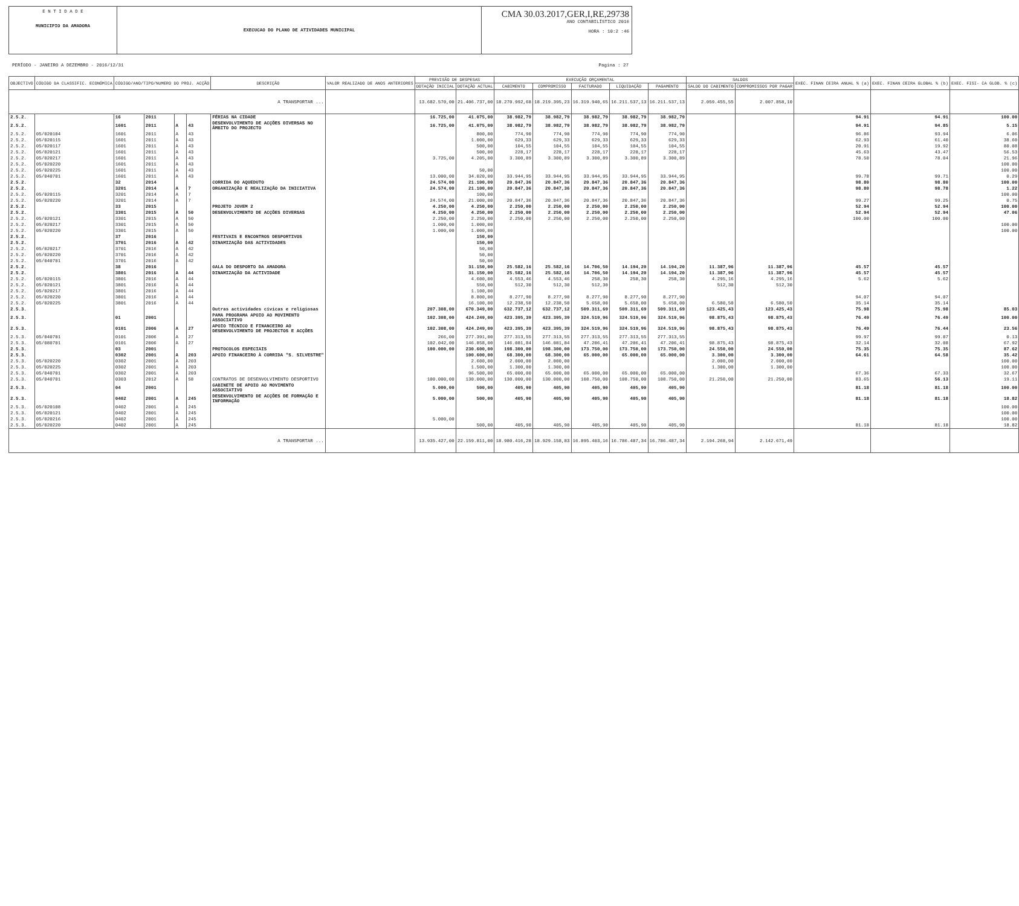E N T I D A D E
MUNICIPIO DA AMADORA
EXECUCAO DO PLANO DE ATIVIDADES MUNICIPAL
CMA 30.03.2017,GER,I,RE,29738
ANO CONTABILÍSTICO 2016
HORA : 10:2 :46
PERÍODO - JANEIRO A DEZEMBRO - 2016/12/31 Pagina : 27
| OBJECTIVO | CÓDIGO DA CLASSIFIC. ECONÓMICA | CÓDIGO/ANO/TIPO/NUMERO DO PROJ. ACÇÃO | | | | DESCRIÇÃO | VALOR REALIZADO DE ANOS ANTERIORES | PREVISÃO DE DESPESAS | | EXECUÇÃO ORÇAMENTAL | | | | | SALDOS | | EXEC. FINAN CEIRA ANUAL % (a) | EXEC. FINAN CEIRA GLOBAL % (b) | EXEC. FISI- CA GLOB. % (c) |
| --- | --- | --- | --- | --- | --- | --- | --- | --- | --- | --- | --- | --- | --- | --- | --- | --- | --- | --- | --- |
| | | | | | | | | DOTAÇÃO INICIAL | DOTAÇÃO ACTUAL | CABIMENTO | COMPROMISSO | FACTURADO | LIQUIDAÇÃO | PAGAMENTO | SALDO DO CABIMENTO | COMPROMISSOS POR PAGAR | | | |
| A TRANSPORTAR ... | | | | | | | | 13.682.570,00 | 21.406.737,00 | 18.270.992,68 | 18.219.395,23 | 16.319.940,65 | 16.211.537,13 | 16.211.537,13 | 2.059.455,55 | 2.007.858,10 | | | |
| 2.5.2. | | 16 | 2011 | | | FÉRIAS NA CIDADE | | 16.725,00 | 41.075,00 | 38.982,79 | 38.982,79 | 38.982,79 | 38.982,79 | 38.982,79 | | | 94.91 | 94.91 | 100.00 |
| 2.5.2. | | 1601 | 2011 | A | 43 | DESENVOLVIMENTO DE ACÇÕES DIVERSAS NO ÂMBITO DO PROJECTO | | 16.725,00 | 41.075,00 | 38.982,79 | 38.982,79 | 38.982,79 | 38.982,79 | 38.982,79 | | | 94.91 | 94.85 | 5.15 |
| 2.5.2. | 05/020104 | 1601 | 2011 | A | 43 | | | | 800,00 | 774,90 | 774,90 | 774,90 | 774,90 | 774,90 | | | 96.86 | 93.94 | 6.06 |
| 2.5.2. | 05/020115 | 1601 | 2011 | A | 43 | | | | 1.000,00 | 629,33 | 629,33 | 629,33 | 629,33 | 629,33 | | | 62.93 | 61.40 | 38.60 |
| 2.5.2. | 05/020117 | 1601 | 2011 | A | 43 | | | | 500,00 | 104,55 | 104,55 | 104,55 | 104,55 | 104,55 | | | 20.91 | 19.92 | 80.08 |
| 2.5.2. | 05/020121 | 1601 | 2011 | A | 43 | | | | 500,00 | 228,17 | 228,17 | 228,17 | 228,17 | 228,17 | | | 45.63 | 43.47 | 56.53 |
| 2.5.2. | 05/020217 | 1601 | 2011 | A | 43 | | | 3.725,00 | 4.205,00 | 3.300,89 | 3.300,89 | 3.300,89 | 3.300,89 | 3.300,89 | | | 78.50 | 78.04 | 21.96 |
| 2.5.2. | 05/020220 | 1601 | 2011 | A | 43 | | | | | | | | | | | | | | 100.00 |
| 2.5.2. | 05/020225 | 1601 | 2011 | A | 43 | | | | 50,00 | | | | | | | | | | 100.00 |
| 2.5.2. | 05/040701 | 1601 | 2011 | A | 43 | | | 13.000,00 | 34.020,00 | 33.944,95 | 33.944,95 | 33.944,95 | 33.944,95 | 33.944,95 | | | 99.78 | 99.71 | 0.29 |
| 2.5.2. | | 32 | 2014 | | | CORRIDA DO AQUEDUTO | | 24.574,00 | 21.100,00 | 20.847,36 | 20.847,36 | 20.847,36 | 20.847,36 | 20.847,36 | | | 98.80 | 98.80 | 100.00 |
| 2.5.2. | | 3201 | 2014 | A | 7 | ORGANIZAÇÃO E REALIZAÇÃO DA INICIATIVA | | 24.574,00 | 21.100,00 | 20.847,36 | 20.847,36 | 20.847,36 | 20.847,36 | 20.847,36 | | | 98.80 | 98.78 | 1.22 |
| 2.5.2. | 05/020115 | 3201 | 2014 | A | 7 | | | | 100,00 | | | | | | | | | | 100.00 |
| 2.5.2. | 05/020220 | 3201 | 2014 | A | 7 | | | 24.574,00 | 21.000,00 | 20.847,36 | 20.847,36 | 20.847,36 | 20.847,36 | 20.847,36 | | | 99.27 | 99.25 | 0.75 |
| 2.5.2. | | 33 | 2015 | | | PROJETO JOVEM 2 | | 4.250,00 | 4.250,00 | 2.250,00 | 2.250,00 | 2.250,00 | 2.250,00 | 2.250,00 | | | 52.94 | 52.94 | 100.00 |
| 2.5.2. | | 3301 | 2015 | A | 50 | DESENVOLVIMENTO DE ACÇÕES DIVERSAS | | 4.250,00 | 4.250,00 | 2.250,00 | 2.250,00 | 2.250,00 | 2.250,00 | 2.250,00 | | | 52.94 | 52.94 | 47.06 |
| 2.5.2. | 05/020121 | 3301 | 2015 | A | 50 | | | 2.250,00 | 2.250,00 | 2.250,00 | 2.250,00 | 2.250,00 | 2.250,00 | 2.250,00 | | | 100.00 | 100.00 | |
| 2.5.2. | 05/020217 | 3301 | 2015 | A | 50 | | | 1.000,00 | 1.000,00 | | | | | | | | | | 100.00 |
| 2.5.2. | 05/020220 | 3301 | 2015 | A | 50 | | | 1.000,00 | 1.000,00 | | | | | | | | | | 100.00 |
| 2.5.2. | | 37 | 2016 | | | FESTIVAIS E ENCONTROS DESPORTIVOS | | | 150,00 | | | | | | | | | | |
| 2.5.2. | | 3701 | 2016 | A | 42 | DINAMIZAÇÃO DAS ACTIVIDADES | | | 150,00 | | | | | | | | | | |
| 2.5.2. | 05/020217 | 3701 | 2016 | A | 42 | | | | 50,00 | | | | | | | | | | |
| 2.5.2. | 05/020220 | 3701 | 2016 | A | 42 | | | | 50,00 | | | | | | | | | | |
| 2.5.2. | 05/040701 | 3701 | 2016 | A | 42 | | | | 50,00 | | | | | | | | | | |
| 2.5.2. | | 38 | 2016 | | | GALA DO DESPORTO DA AMADORA | | | 31.150,00 | 25.582,16 | 25.582,16 | 14.706,50 | 14.194,20 | 14.194,20 | 11.387,96 | 11.387,96 | 45.57 | 45.57 | |
| 2.5.2. | | 3801 | 2016 | A | 44 | DINAMIZAÇÃO DA ACTIVIDADE | | | 31.150,00 | 25.582,16 | 25.582,16 | 14.706,50 | 14.194,20 | 14.194,20 | 11.387,96 | 11.387,96 | 45.57 | 45.57 | |
| 2.5.2. | 05/020115 | 3801 | 2016 | A | 44 | | | | 4.600,00 | 4.553,46 | 4.553,46 | 258,30 | 258,30 | 258,30 | 4.295,16 | 4.295,16 | 5.62 | 5.62 | |
| 2.5.2. | 05/020121 | 3801 | 2016 | A | 44 | | | | 550,00 | 512,30 | 512,30 | 512,30 | | | 512,30 | 512,30 | | | |
| 2.5.2. | 05/020217 | 3801 | 2016 | A | 44 | | | | 1.100,00 | | | | | | | | | | |
| 2.5.2. | 05/020220 | 3801 | 2016 | A | 44 | | | | 8.800,00 | 8.277,90 | 8.277,90 | 8.277,90 | 8.277,90 | 8.277,90 | | | 94.07 | 94.07 | |
| 2.5.2. | 05/020225 | 3801 | 2016 | A | 44 | | | | 16.100,00 | 12.238,50 | 12.238,50 | 5.658,00 | 5.658,00 | 5.658,00 | 6.580,50 | 6.580,50 | 35.14 | 35.14 | |
| 2.5.3. | | | | | | Outras actividades cívicas e religiosas | | 207.308,00 | 670.349,00 | 632.737,12 | 632.737,12 | 509.311,69 | 509.311,69 | 509.311,69 | 123.425,43 | 123.425,43 | 75.98 | 75.98 | 85.03 |
| 2.5.3. | | 01 | 2001 | | | PAMA PROGRAMA APOIO AO MOVIMENTO ASSOCIATIVO | | 102.308,00 | 424.249,00 | 423.395,39 | 423.395,39 | 324.519,96 | 324.519,96 | 324.519,96 | 98.875,43 | 98.875,43 | 76.49 | 76.49 | 100.00 |
| 2.5.3. | | 0101 | 2006 | A | 27 | APOIO TÉCNICO E FINANCEIRO AO DESENVOLVIMENTO DE PROJECTOS E ACÇÕES | | 102.308,00 | 424.249,00 | 423.395,39 | 423.395,39 | 324.519,96 | 324.519,96 | 324.519,96 | 98.875,43 | 98.875,43 | 76.49 | 76.44 | 23.56 |
| 2.5.3. | 05/040701 | 0101 | 2006 | A | 27 | | | 266,00 | 277.391,00 | 277.313,55 | 277.313,55 | 277.313,55 | 277.313,55 | 277.313,55 | | | 99.97 | 99.87 | 0.13 |
| 2.5.3. | 05/080701 | 0101 | 2006 | A | 27 | | | 102.042,00 | 146.858,00 | 146.081,84 | 146.081,84 | 47.206,41 | 47.206,41 | 47.206,41 | 98.875,43 | 98.875,43 | 32.14 | 32.08 | 67.92 |
| 2.5.3. | | 03 | 2001 | | | PROTOCOLOS ESPECIAIS | | 100.000,00 | 230.600,00 | 198.300,00 | 198.300,00 | 173.750,00 | 173.750,00 | 173.750,00 | 24.550,00 | 24.550,00 | 75.35 | 75.35 | 87.62 |
| 2.5.3. | | 0302 | 2001 | A | 203 | APOIO FINANCEIRO À CORRIDA "S. SILVESTRE" | | | 100.600,00 | 68.300,00 | 68.300,00 | 65.000,00 | 65.000,00 | 65.000,00 | 3.300,00 | 3.300,00 | 64.61 | 64.58 | 35.42 |
| 2.5.3. | 05/020220 | 0302 | 2001 | A | 203 | | | | 2.600,00 | 2.000,00 | 2.000,00 | | | | 2.000,00 | 2.000,00 | | | 100.00 |
| 2.5.3. | 05/020225 | 0302 | 2001 | A | 203 | | | | 1.500,00 | 1.300,00 | 1.300,00 | | | | 1.300,00 | 1.300,00 | | | 100.00 |
| 2.5.3. | 05/040701 | 0302 | 2001 | A | 203 | | | | 96.500,00 | 65.000,00 | 65.000,00 | 65.000,00 | 65.000,00 | 65.000,00 | | | 67.36 | 67.33 | 32.67 |
| 2.5.3. | 05/040701 | 0303 | 2012 | A | 58 | CONTRATOS DE DESENVOLVIMENTO DESPORTIVO | | 100.000,00 | 130.000,00 | 130.000,00 | 130.000,00 | 108.750,00 | 108.750,00 | 108.750,00 | 21.250,00 | 21.250,00 | 83.65 | 56.13 | 19.11 |
| 2.5.3. | | 04 | 2001 | | | GABINETE DE APOIO AO MOVIMENTO ASSOCIATIVO | | 5.000,00 | 500,00 | 405,90 | 405,90 | 405,90 | 405,90 | 405,90 | | | 81.18 | 81.18 | 100.00 |
| 2.5.3. | | 0402 | 2001 | A | 245 | DESENVOLVIMENTO DE ACÇÕES DE FORMAÇÃO E INFORMAÇÃO | | 5.000,00 | 500,00 | 405,90 | 405,90 | 405,90 | 405,90 | 405,90 | | | 81.18 | 81.18 | 18.82 |
| 2.5.3. | 05/020108 | 0402 | 2001 | A | 245 | | | | | | | | | | | | | | 100.00 |
| 2.5.3. | 05/020121 | 0402 | 2001 | A | 245 | | | | | | | | | | | | | | 100.00 |
| 2.5.3. | 05/020216 | 0402 | 2001 | A | 245 | | | 5.000,00 | | | | | | | | | | | 100.00 |
| 2.5.3. | 05/020220 | 0402 | 2001 | A | 245 | | | | 500,00 | 405,90 | 405,90 | 405,90 | 405,90 | 405,90 | | | 81.18 | 81.18 | 18.82 |
| A TRANSPORTAR ... | | | | | | | | 13.935.427,00 | 22.159.811,00 | 18.980.416,28 | 18.929.158,83 | 16.895.403,16 | 16.786.487,34 | 16.786.487,34 | 2.194.268,94 | 2.142.671,49 | | | |